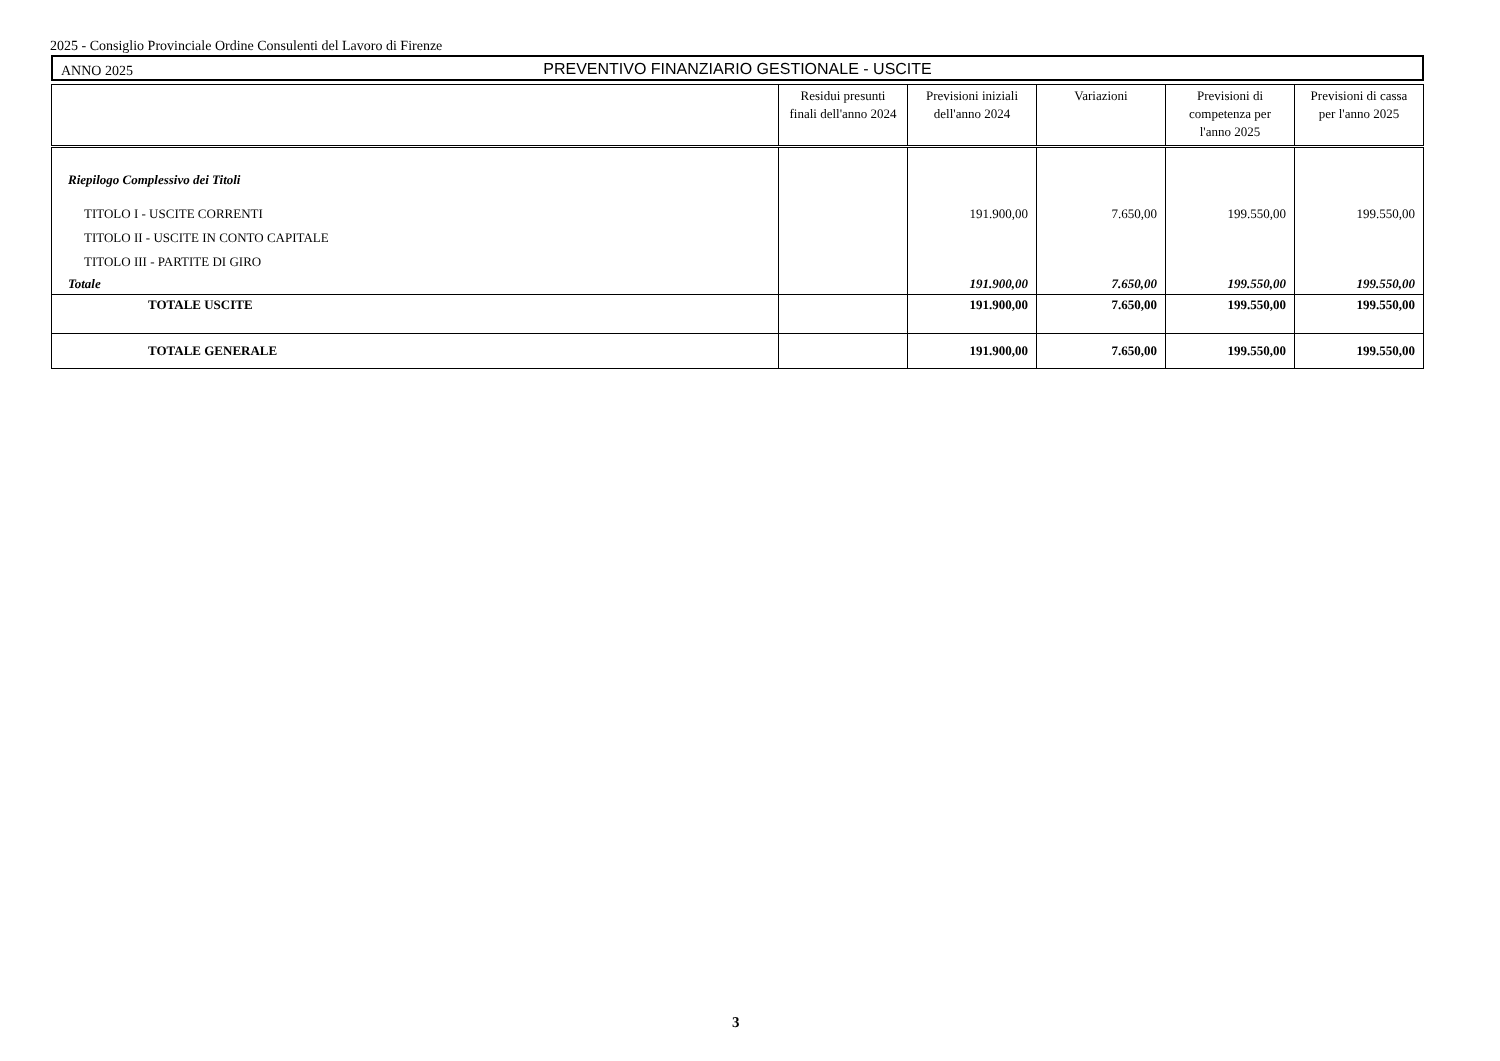2025 - Consiglio Provinciale Ordine Consulenti del Lavoro di Firenze
ANNO 2025
PREVENTIVO FINANZIARIO GESTIONALE - USCITE
| | Residui presunti finali dell'anno 2024 | Previsioni iniziali dell'anno 2024 | Variazioni | Previsioni di competenza per l'anno 2025 | Previsioni di cassa per l'anno 2025 |
| --- | --- | --- | --- | --- | --- |
| Riepilogo Complessivo dei Titoli | | | | | |
| TITOLO I - USCITE CORRENTI | | 191.900,00 | 7.650,00 | 199.550,00 | 199.550,00 |
| TITOLO II - USCITE IN CONTO CAPITALE | | | | | |
| TITOLO III - PARTITE DI GIRO | | | | | |
| Totale | | 191.900,00 | 7.650,00 | 199.550,00 | 199.550,00 |
| TOTALE USCITE | | 191.900,00 | 7.650,00 | 199.550,00 | 199.550,00 |
| TOTALE GENERALE | | 191.900,00 | 7.650,00 | 199.550,00 | 199.550,00 |
3